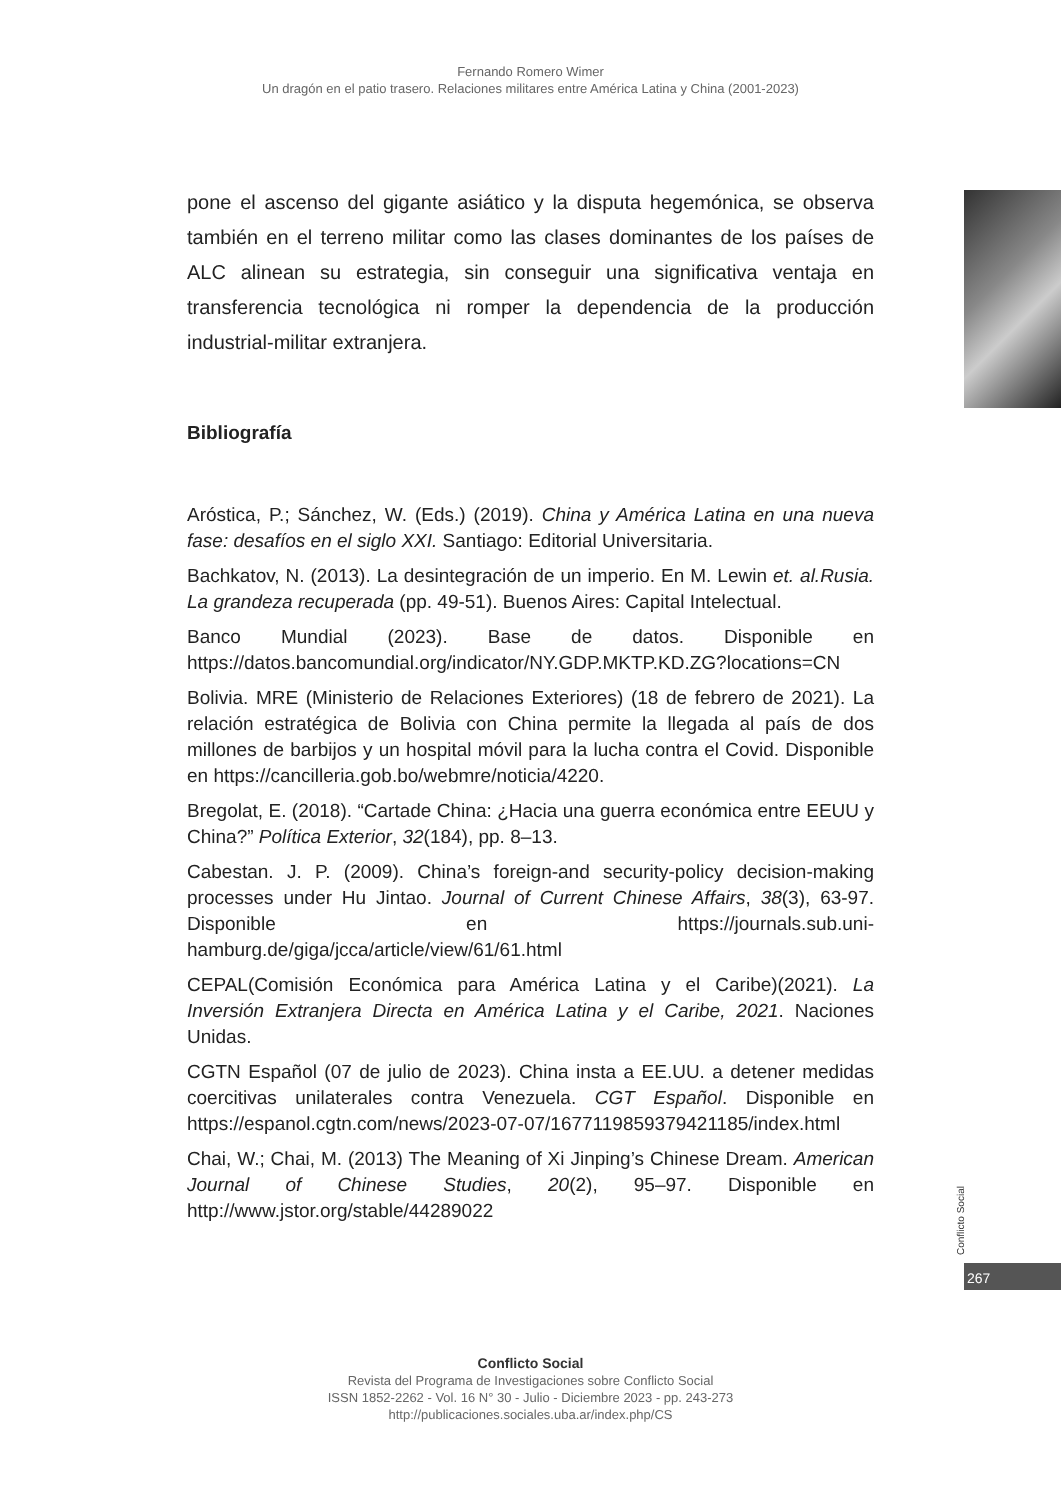Fernando Romero Wimer
Un dragón en el patio trasero. Relaciones militares entre América Latina y China (2001-2023)
pone el ascenso del gigante asiático y la disputa hegemónica, se observa también en el terreno militar como las clases dominantes de los países de ALC alinean su estrategia, sin conseguir una significativa ventaja en transferencia tecnológica ni romper la dependencia de la producción industrial-militar extranjera.
Bibliografía
Aróstica, P.; Sánchez, W. (Eds.) (2019). China y América Latina en una nueva fase: desafíos en el siglo XXI. Santiago: Editorial Universitaria.
Bachkatov, N. (2013). La desintegración de un imperio. En M. Lewin et. al.Rusia. La grandeza recuperada (pp. 49-51). Buenos Aires: Capital Intelectual.
Banco Mundial (2023). Base de datos. Disponible en https://datos.bancomundial.org/indicator/NY.GDP.MKTP.KD.ZG?locations=CN
Bolivia. MRE (Ministerio de Relaciones Exteriores) (18 de febrero de 2021). La relación estratégica de Bolivia con China permite la llegada al país de dos millones de barbijos y un hospital móvil para la lucha contra el Covid. Disponible en https://cancilleria.gob.bo/webmre/noticia/4220.
Bregolat, E. (2018). “Cartade China: ¿Hacia una guerra económica entre EEUU y China?” Política Exterior, 32(184), pp. 8–13.
Cabestan. J. P. (2009). China’s foreign-and security-policy decision-making processes under Hu Jintao. Journal of Current Chinese Affairs, 38(3), 63-97. Disponible en https://journals.sub.uni-hamburg.de/giga/jcca/article/view/61/61.html
CEPAL(Comisión Económica para América Latina y el Caribe)(2021). La Inversión Extranjera Directa en América Latina y el Caribe, 2021. Naciones Unidas.
CGTN Español (07 de julio de 2023). China insta a EE.UU. a detener medidas coercitivas unilaterales contra Venezuela. CGT Español. Disponible en https://espanol.cgtn.com/news/2023-07-07/1677119859379421185/index.html
Chai, W.; Chai, M. (2013) The Meaning of Xi Jinping’s Chinese Dream. American Journal of Chinese Studies, 20(2), 95–97. Disponible en http://www.jstor.org/stable/44289022
Conflicto Social
267
Conflicto Social
Revista del Programa de Investigaciones sobre Conflicto Social
ISSN 1852-2262 - Vol. 16 N° 30 - Julio - Diciembre 2023 - pp. 243-273
http://publicaciones.sociales.uba.ar/index.php/CS